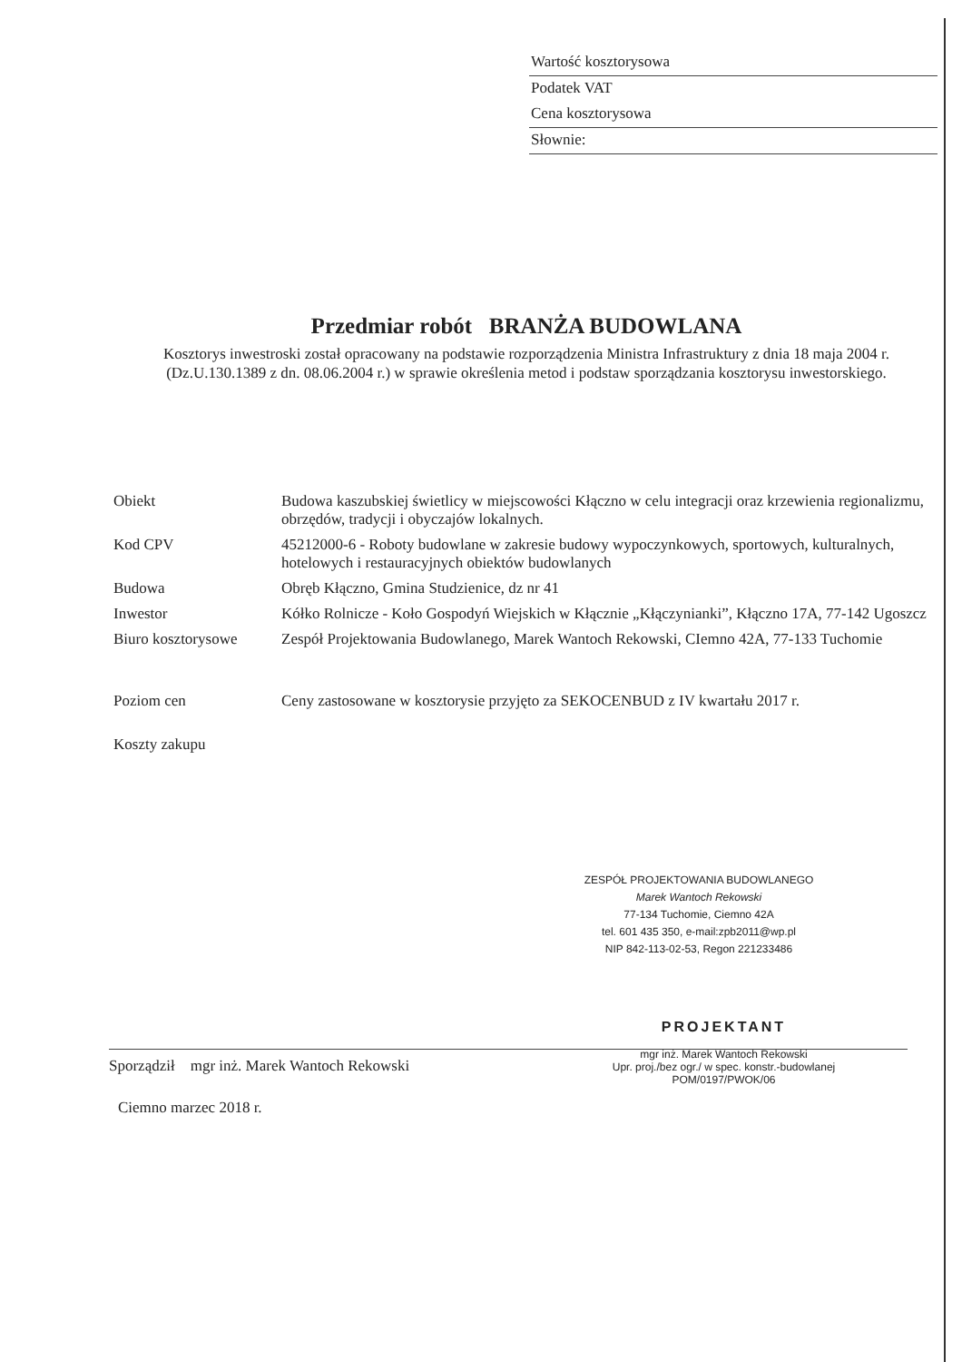Wartość kosztorysowa
Podatek VAT
Cena kosztorysowa
Słownie:
Przedmiar robót BRANŻA BUDOWLANA
Kosztorys inwestroski został opracowany na podstawie rozporządzenia Ministra Infrastruktury z dnia 18 maja 2004 r. (Dz.U.130.1389 z dn. 08.06.2004 r.) w sprawie określenia metod i podstaw sporządzania kosztorysu inwestorskiego.
| Obiekt | Budowa kaszubskiej świetlicy w miejscowości Kłączno w celu integracji oraz krzewienia regionalizmu, obrzędów, tradycji i obyczajów lokalnych. |
| Kod CPV | 45212000-6 - Roboty budowlane w zakresie budowy wypoczynkowych, sportowych, kulturalnych, hotelowych i restauracyjnych obiektów budowlanych |
| Budowa | Obręb Kłączno, Gmina Studzienice, dz nr 41 |
| Inwestor | Kółko Rolnicze - Koło Gospodyń Wiejskich w Kłącznie „Kłączynianki”, Kłączno 17A, 77-142 Ugoszcz |
| Biuro kosztorysowe | Zespół Projektowania Budowlanego, Marek Wantoch Rekowski, CIemno 42A, 77-133 Tuchomie |
| Poziom cen | Ceny zastosowane w kosztorysie przyjęto za SEKOCENBUD z IV kwartału 2017 r. |
| Koszty zakupu | |
ZESPÓŁ PROJEKTOWANIA BUDOWLANEGO
Marek Wantoch Rekowski
77-134 Tuchomie, Ciemno 42A
tel. 601 435 350, e-mail:zpb2011@wp.pl
NIP 842-113-02-53, Regon 221233486
PROJEKTANT
mgr inż. Marek Wantoch Rekowski
Upr. proj./bez ogr./ w spec. konstr.-budowlanej
POM/0197/PWOK/06
Sporządził mgr inż. Marek Wantoch Rekowski
Ciemno marzec 2018 r.